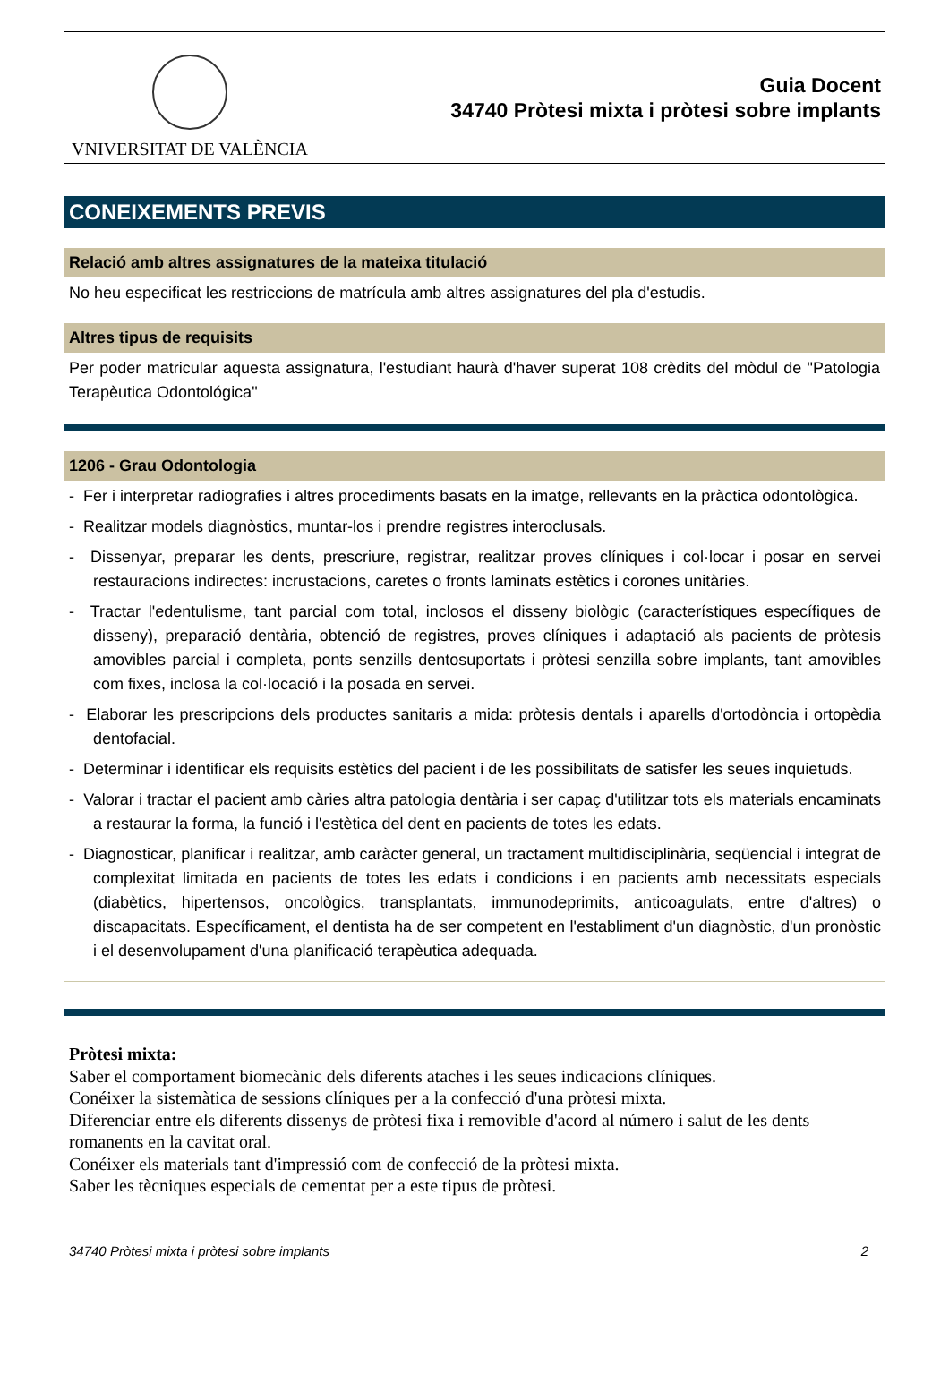VNIVERSITAT DE VALÈNCIA
Guia Docent
34740 Pròtesi mixta i pròtesi sobre implants
CONEIXEMENTS PREVIS
Relació amb altres assignatures de la mateixa titulació
No heu especificat les restriccions de matrícula amb altres assignatures del pla d'estudis.
Altres tipus de requisits
Per poder matricular aquesta assignatura, l'estudiant haurà d'haver superat 108 crèdits del mòdul de "Patologia Terapèutica Odontológica"
1206 - Grau Odontologia
- Fer i interpretar radiografies i altres procediments basats en la imatge, rellevants en la pràctica odontològica.
- Realitzar models diagnòstics, muntar-los i prendre registres interoclusals.
- Dissenyar, preparar les dents, prescriure, registrar, realitzar proves clíniques i col·locar i posar en servei restauracions indirectes: incrustacions, caretes o fronts laminats estètics i corones unitàries.
- Tractar l'edentulisme, tant parcial com total, inclosos el disseny biològic (característiques específiques de disseny), preparació dentària, obtenció de registres, proves clíniques i adaptació als pacients de pròtesis amovibles parcial i completa, ponts senzills dentosuportats i pròtesi senzilla sobre implants, tant amovibles com fixes, inclosa la col·locació i la posada en servei.
- Elaborar les prescripcions dels productes sanitaris a mida: pròtesis dentals i aparells d'ortodòncia i ortopèdia dentofacial.
- Determinar i identificar els requisits estètics del pacient i de les possibilitats de satisfer les seues inquietuds.
- Valorar i tractar el pacient amb càries altra patologia dentària i ser capaç d'utilitzar tots els materials encaminats a restaurar la forma, la funció i l'estètica del dent en pacients de totes les edats.
- Diagnosticar, planificar i realitzar, amb caràcter general, un tractament multidisciplinària, seqüencial i integrat de complexitat limitada en pacients de totes les edats i condicions i en pacients amb necessitats especials (diabètics, hipertensos, oncològics, transplantats, immunodeprimits, anticoagulats, entre d'altres) o discapacitats. Específicament, el dentista ha de ser competent en l'establiment d'un diagnòstic, d'un pronòstic i el desenvolupament d'una planificació terapèutica adequada.
Pròtesi mixta:
Saber el comportament biomecànic dels diferents ataches i les seues indicacions clíniques.
Conéixer la sistemàtica de sessions clíniques per a la confecció d'una pròtesi mixta.
Diferenciar entre els diferents dissenys de pròtesi fixa i removible d'acord al número i salut de les dents romanents en la cavitat oral.
Conéixer els materials tant d'impressió com de confecció de la pròtesi mixta.
Saber les tècniques especials de cementat per a este tipus de pròtesi.
34740 Pròtesi mixta i pròtesi sobre implants 2